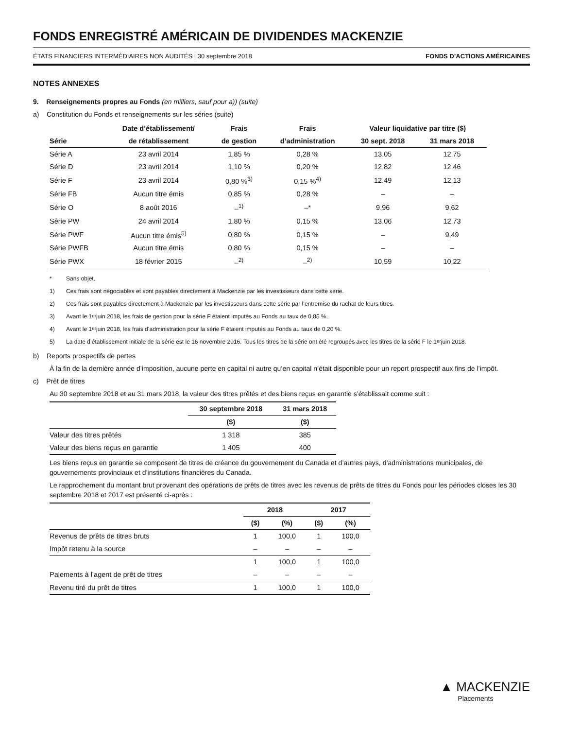FONDS ENREGISTRÉ AMÉRICAIN DE DIVIDENDES MACKENZIE
ÉTATS FINANCIERS INTERMÉDIAIRES NON AUDITÉS | 30 septembre 2018 FONDS D’ACTIONS AMÉRICAINES
NOTES ANNEXES
9. Renseignements propres au Fonds (en milliers, sauf pour a)) (suite)
a) Constitution du Fonds et renseignements sur les séries (suite)
| | Date d’établissement/ | Frais | Frais | Valeur liquidative par titre ($) | |
| --- | --- | --- | --- | --- | --- |
| Série | de rétablissement | de gestion | d’administration | 30 sept. 2018 | 31 mars 2018 |
| Série A | 23 avril 2014 | 1,85 % | 0,28 % | 13,05 | 12,75 |
| Série D | 23 avril 2014 | 1,10 % | 0,20 % | 12,82 | 12,46 |
| Série F | 23 avril 2014 | 0,80 %<sup>3)</sup> | 0,15 %<sup>4)</sup> | 12,49 | 12,13 |
| Série FB | Aucun titre émis | 0,85 % | 0,28 % | – | – |
| Série O | 8 août 2016 | –<sup>1)</sup> | –* | 9,96 | 9,62 |
| Série PW | 24 avril 2014 | 1,80 % | 0,15 % | 13,06 | 12,73 |
| Série PWF | Aucun titre émis<sup>5)</sup> | 0,80 % | 0,15 % | – | 9,49 |
| Série PWFB | Aucun titre émis | 0,80 % | 0,15 % | – | – |
| Série PWX | 18 février 2015 | –<sup>2)</sup> | –<sup>2)</sup> | 10,59 | 10,22 |
* Sans objet.
1) Ces frais sont négociables et sont payables directement à Mackenzie par les investisseurs dans cette série.
2) Ces frais sont payables directement à Mackenzie par les investisseurs dans cette série par l’entremise du rachat de leurs titres.
3) Avant le 1<sup>er</sup> juin 2018, les frais de gestion pour la série F étaient imputés au Fonds au taux de 0,85 %.
4) Avant le 1<sup>er</sup> juin 2018, les frais d’administration pour la série F étaient imputés au Fonds au taux de 0,20 %.
5) La date d’établissement initiale de la série est le 16 novembre 2016. Tous les titres de la série ont été regroupés avec les titres de la série F le 1<sup>er</sup> juin 2018.
b) Reports prospectifs de pertes
À la fin de la dernière année d’imposition, aucune perte en capital ni autre qu’en capital n’était disponible pour un report prospectif aux fins de l’impôt.
c) Prêt de titres
Au 30 septembre 2018 et au 31 mars 2018, la valeur des titres prêtés et des biens reçus en garantie s’établissait comme suit :
| | 30 septembre 2018 | 31 mars 2018 |
| | ($) | ($) |
| Valeur des titres prêtés | 1 318 | 385 |
| Valeur des biens reçus en garantie | 1 405 | 400 |
Les biens reçus en garantie se composent de titres de créance du gouvernement du Canada et d’autres pays, d’administrations municipales, de gouvernements provinciaux et d’institutions financières du Canada.
Le rapprochement du montant brut provenant des opérations de prêts de titres avec les revenus de prêts de titres du Fonds pour les périodes closes les 30 septembre 2018 et 2017 est présenté ci-après :
| | 2018 | | 2017 | |
| | ($) | (%) | ($) | (%) |
| Revenus de prêts de titres bruts | 1 | 100,0 | 1 | 100,0 |
| Impôt retenu à la source | – | – | – | – |
| | 1 | 100,0 | 1 | 100,0 |
| Paiements à l’agent de prêt de titres | – | – | – | – |
| Revenu tiré du prêt de titres | 1 | 100,0 | 1 | 100,0 |
▲ MACKENZIE
Placements